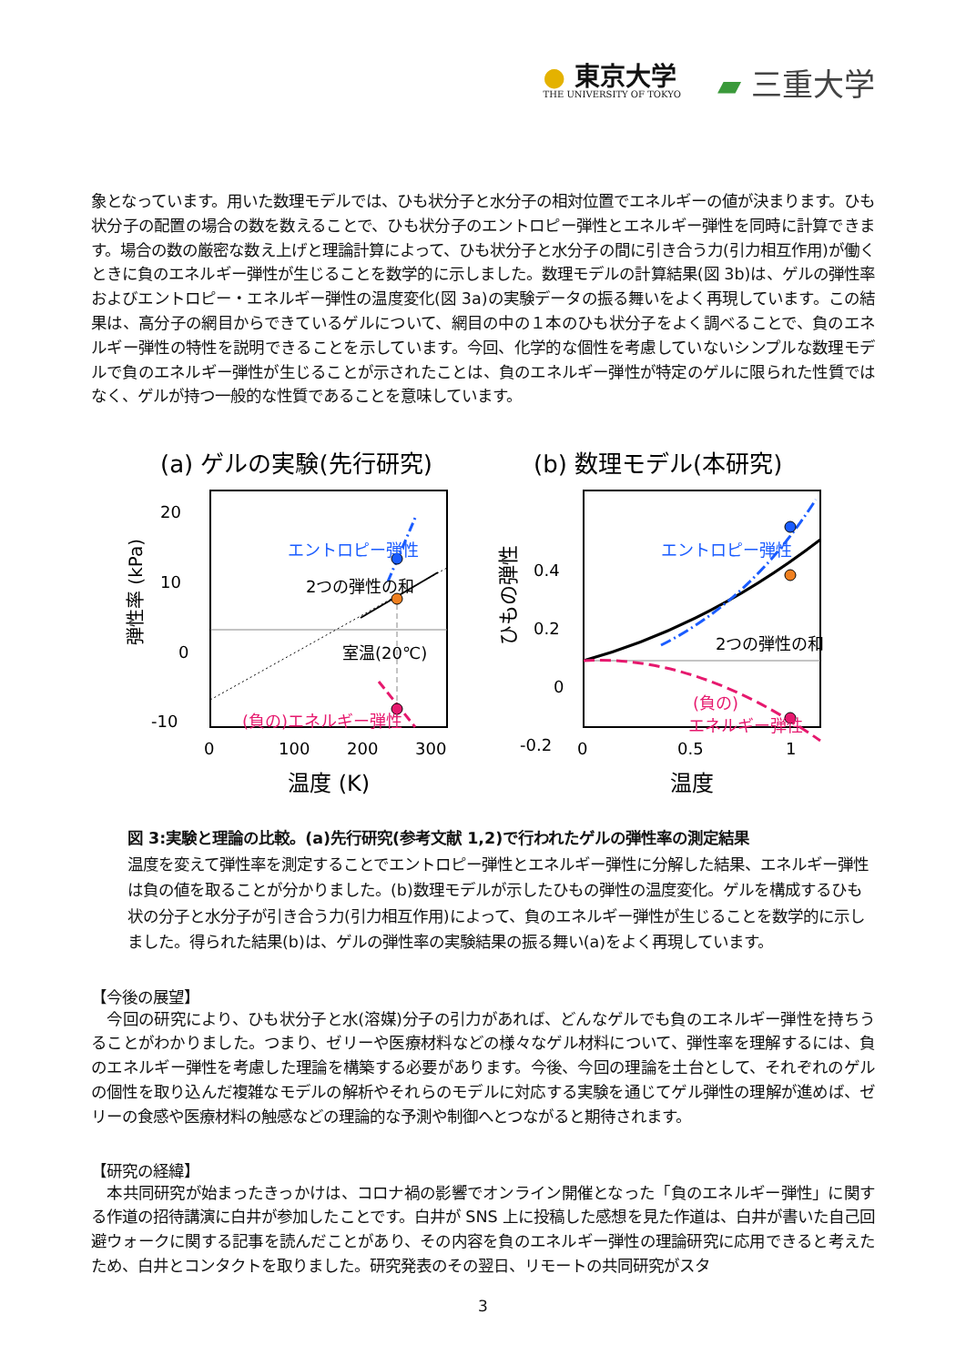● 東京大学
THE UNIVERSITY OF TOKYO
▰ 三重大学
象となっています。用いた数理モデルでは、ひも状分子と水分子の相対位置でエネルギーの値が決まります。ひも状分子の配置の場合の数を数えることで、ひも状分子のエントロピー弾性とエネルギー弾性を同時に計算できます。場合の数の厳密な数え上げと理論計算によって、ひも状分子と水分子の間に引き合う力(引力相互作用)が働くときに負のエネルギー弾性が生じることを数学的に示しました。数理モデルの計算結果(図 3b)は、ゲルの弾性率およびエントロピー・エネルギー弾性の温度変化(図 3a)の実験データの振る舞いをよく再現しています。この結果は、高分子の網目からできているゲルについて、網目の中の１本のひも状分子をよく調べることで、負のエネルギー弾性の特性を説明できることを示しています。今回、化学的な個性を考慮していないシンプルな数理モデルで負のエネルギー弾性が生じることが示されたことは、負のエネルギー弾性が特定のゲルに限られた性質ではなく、ゲルが持つ一般的な性質であることを意味しています。
(a) ゲルの実験(先行研究)
20
10
0
-10
0
100
200
300
温度 (K)
弾性率 (kPa)
エントロピー弾性
2つの弾性の和
室温(20℃)
(負の)エネルギー弾性
(b) 数理モデル(本研究)
0.4
0.2
0
-0.2
0
0.5
1
温度
ひもの弾性
エントロピー弾性
2つの弾性の和
(負の)
エネルギー弾性
図 3:実験と理論の比較。(a)先行研究(参考文献 1,2)で行われたゲルの弾性率の測定結果
温度を変えて弾性率を測定することでエントロピー弾性とエネルギー弾性に分解した結果、エネルギー弾性は負の値を取ることが分かりました。(b)数理モデルが示したひもの弾性の温度変化。ゲルを構成するひも状の分子と水分子が引き合う力(引力相互作用)によって、負のエネルギー弾性が生じることを数学的に示しました。得られた結果(b)は、ゲルの弾性率の実験結果の振る舞い(a)をよく再現しています。
【今後の展望】
　今回の研究により、ひも状分子と水(溶媒)分子の引力があれば、どんなゲルでも負のエネルギー弾性を持ちうることがわかりました。つまり、ゼリーや医療材料などの様々なゲル材料について、弾性率を理解するには、負のエネルギー弾性を考慮した理論を構築する必要があります。今後、今回の理論を土台として、それぞれのゲルの個性を取り込んだ複雑なモデルの解析やそれらのモデルに対応する実験を通じてゲル弾性の理解が進めば、ゼリーの食感や医療材料の触感などの理論的な予測や制御へとつながると期待されます。
【研究の経緯】
　本共同研究が始まったきっかけは、コロナ禍の影響でオンライン開催となった「負のエネルギー弾性」に関する作道の招待講演に白井が参加したことです。白井が SNS 上に投稿した感想を見た作道は、白井が書いた自己回避ウォークに関する記事を読んだことがあり、その内容を負のエネルギー弾性の理論研究に応用できると考えたため、白井とコンタクトを取りました。研究発表のその翌日、リモートの共同研究がスタ
3